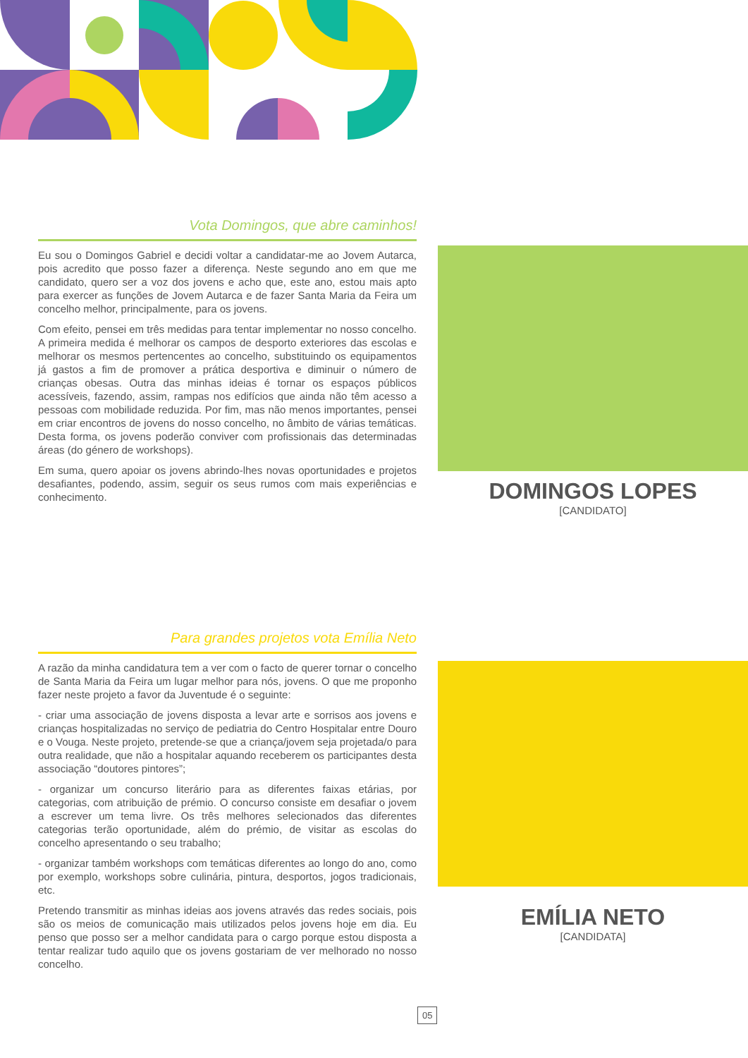Vota Domingos, que abre caminhos!
Eu sou o Domingos Gabriel e decidi voltar a candidatar-me ao Jovem Autarca, pois acredito que posso fazer a diferença. Neste segundo ano em que me candidato, quero ser a voz dos jovens e acho que, este ano, estou mais apto para exercer as funções de Jovem Autarca e de fazer Santa Maria da Feira um concelho melhor, principalmente, para os jovens.
Com efeito, pensei em três medidas para tentar implementar no nosso concelho. A primeira medida é melhorar os campos de desporto exteriores das escolas e melhorar os mesmos pertencentes ao concelho, substituindo os equipamentos já gastos a fim de promover a prática desportiva e diminuir o número de crianças obesas. Outra das minhas ideias é tornar os espaços públicos acessíveis, fazendo, assim, rampas nos edifícios que ainda não têm acesso a pessoas com mobilidade reduzida. Por fim, mas não menos importantes, pensei em criar encontros de jovens do nosso concelho, no âmbito de várias temáticas. Desta forma, os jovens poderão conviver com profissionais das determinadas áreas (do género de workshops).
Em suma, quero apoiar os jovens abrindo-lhes novas oportunidades e projetos desafiantes, podendo, assim, seguir os seus rumos com mais experiências e conhecimento.
DOMINGOS LOPES
[CANDIDATO]
Para grandes projetos vota Emília Neto
A razão da minha candidatura tem a ver com o facto de querer tornar o concelho de Santa Maria da Feira um lugar melhor para nós, jovens. O que me proponho fazer neste projeto a favor da Juventude é o seguinte:
- criar uma associação de jovens disposta a levar arte e sorrisos aos jovens e crianças hospitalizadas no serviço de pediatria do Centro Hospitalar entre Douro e o Vouga. Neste projeto, pretende-se que a criança/jovem seja projetada/o para outra realidade, que não a hospitalar aquando receberem os participantes desta associação “doutores pintores”;
- organizar um concurso literário para as diferentes faixas etárias, por categorias, com atribuição de prémio. O concurso consiste em desafiar o jovem a escrever um tema livre. Os três melhores selecionados das diferentes categorias terão oportunidade, além do prémio, de visitar as escolas do concelho apresentando o seu trabalho;
- organizar também workshops com temáticas diferentes ao longo do ano, como por exemplo, workshops sobre culinária, pintura, desportos, jogos tradicionais, etc.
Pretendo transmitir as minhas ideias aos jovens através das redes sociais, pois são os meios de comunicação mais utilizados pelos jovens hoje em dia. Eu penso que posso ser a melhor candidata para o cargo porque estou disposta a tentar realizar tudo aquilo que os jovens gostariam de ver melhorado no nosso concelho.
EMÍLIA NETO
[CANDIDATA]
05